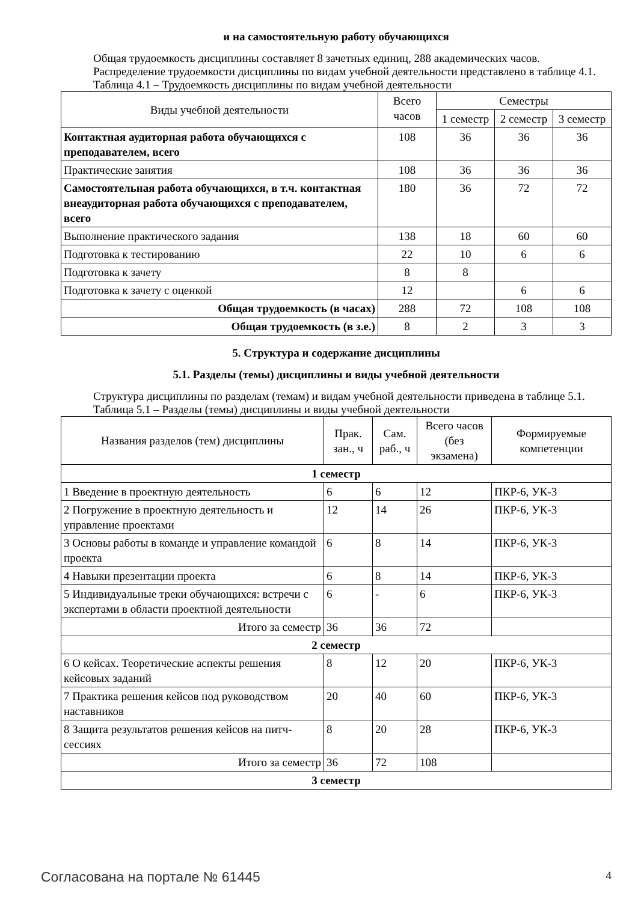и на самостоятельную работу обучающихся
Общая трудоемкость дисциплины составляет 8 зачетных единиц, 288 академических часов.
Распределение трудоемкости дисциплины по видам учебной деятельности представлено в таблице 4.1.
Таблица 4.1 – Трудоемкость дисциплины по видам учебной деятельности
| Виды учебной деятельности | Всего часов | Семестры | | |
| --- | --- | --- | --- | --- |
| | | 1 семестр | 2 семестр | 3 семестр |
| Контактная аудиторная работа обучающихся с преподавателем, всего | 108 | 36 | 36 | 36 |
| Практические занятия | 108 | 36 | 36 | 36 |
| Самостоятельная работа обучающихся, в т.ч. контактная внеаудиторная работа обучающихся с преподавателем, всего | 180 | 36 | 72 | 72 |
| Выполнение практического задания | 138 | 18 | 60 | 60 |
| Подготовка к тестированию | 22 | 10 | 6 | 6 |
| Подготовка к зачету | 8 | 8 | | |
| Подготовка к зачету с оценкой | 12 | | 6 | 6 |
| Общая трудоемкость (в часах) | 288 | 72 | 108 | 108 |
| Общая трудоемкость (в з.е.) | 8 | 2 | 3 | 3 |
5. Структура и содержание дисциплины
5.1. Разделы (темы) дисциплины и виды учебной деятельности
Структура дисциплины по разделам (темам) и видам учебной деятельности приведена в таблице 5.1.
Таблица 5.1 – Разделы (темы) дисциплины и виды учебной деятельности
| Названия разделов (тем) дисциплины | Прак. зан., ч | Сам. раб., ч | Всего часов (без экзамена) | Формируемые компетенции |
| --- | --- | --- | --- | --- |
| 1 семестр | | | | |
| 1 Введение в проектную деятельность | 6 | 6 | 12 | ПКР-6, УК-3 |
| 2 Погружение в проектную деятельность и управление проектами | 12 | 14 | 26 | ПКР-6, УК-3 |
| 3 Основы работы в команде и управление командой проекта | 6 | 8 | 14 | ПКР-6, УК-3 |
| 4 Навыки презентации проекта | 6 | 8 | 14 | ПКР-6, УК-3 |
| 5 Индивидуальные треки обучающихся: встречи с экспертами в области проектной деятельности | 6 | - | 6 | ПКР-6, УК-3 |
| Итого за семестр | 36 | 36 | 72 | |
| 2 семестр | | | | |
| 6 О кейсах. Теоретические аспекты решения кейсовых заданий | 8 | 12 | 20 | ПКР-6, УК-3 |
| 7 Практика решения кейсов под руководством наставников | 20 | 40 | 60 | ПКР-6, УК-3 |
| 8 Защита результатов решения кейсов на питч-сессиях | 8 | 20 | 28 | ПКР-6, УК-3 |
| Итого за семестр | 36 | 72 | 108 | |
| 3 семестр | | | | |
Согласована на портале № 61445 4